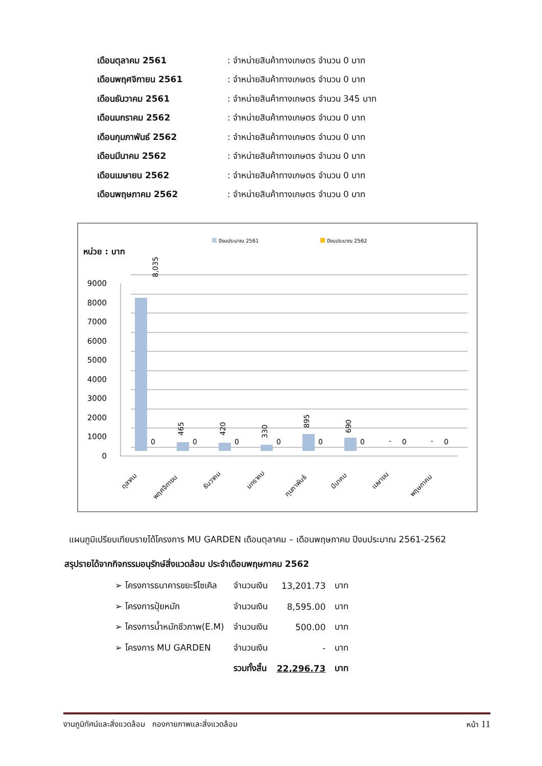| เดือนตุลาคม 2561 | : จำหน่ายสินค้าทางเกษตร จำนวน 0 บาท |
| เดือนพฤศจิกายน 2561 | : จำหน่ายสินค้าทางเกษตร จำนวน 0 บาท |
| เดือนธันวาคม 2561 | : จำหน่ายสินค้าทางเกษตร จำนวน 345 บาท |
| เดือนมกราคม 2562 | : จำหน่ายสินค้าทางเกษตร จำนวน 0 บาท |
| เดือนกุมภาพันธ์ 2562 | : จำหน่ายสินค้าทางเกษตร จำนวน 0 บาท |
| เดือนมีนาคม 2562 | : จำหน่ายสินค้าทางเกษตร จำนวน 0 บาท |
| เดือนเมษายน 2562 | : จำหน่ายสินค้าทางเกษตร จำนวน 0 บาท |
| เดือนพฤษภาคม 2562 | : จำหน่ายสินค้าทางเกษตร จำนวน 0 บาท |
ปีงบประมาณ 2561
ปีงบประมาณ 2562
หน่วย : บาท
9000
8000
7000
6000
5000
4000
3000
2000
1000
0
8,035
465
420
330
895
690
0
0
0
0
0
0
0
0
-
-
ตุลาคม
พฤศจิกายน
ธันวาคม
มกราคม
กุมภาพันธ์
มีนาคม
เมษายน
พฤษภาคม
แผนภูมิเปรียบเทียบรายได้โครงการ MU GARDEN เดือนตุลาคม – เดือนพฤษภาคม ปีงบประมาณ 2561-2562
สรุปรายได้จากกิจกรรมอนุรักษ์สิ่งแวดล้อม ประจำเดือนพฤษภาคม 2562
| ➢ โครงการธนาคารขยะรีไซเคิล | จำนวนเงิน | 13,201.73 | บาท |
| ➢ โครงการปุ๋ยหมัก | จำนวนเงิน | 8,595.00 | บาท |
| ➢ โครงการน้ำหมักชีวภาพ(E.M) | จำนวนเงิน | 500.00 | บาท |
| ➢ โครงการ MU GARDEN | จำนวนเงิน | - | บาท |
| | รวมทั้งสิ้น | 22,296.73 | บาท |
งานภูมิทัศน์และสิ่งแวดล้อม กองกายภาพและสิ่งแวดล้อม หน้า 11